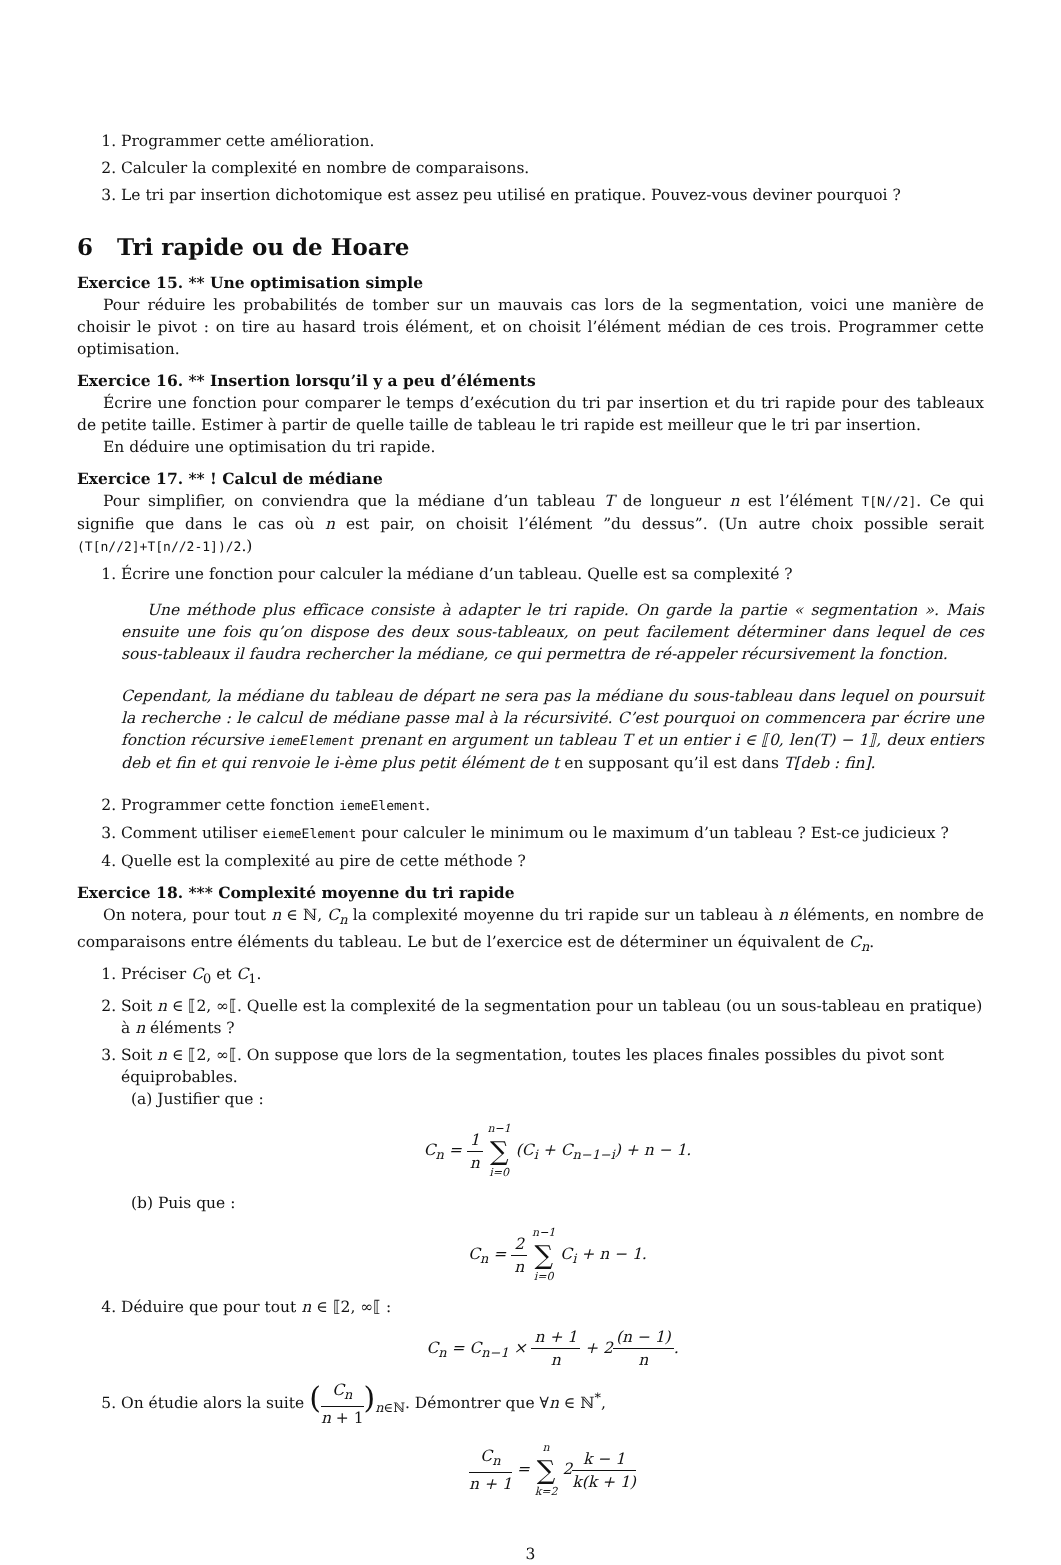1. Programmer cette amélioration.
2. Calculer la complexité en nombre de comparaisons.
3. Le tri par insertion dichotomique est assez peu utilisé en pratique. Pouvez-vous deviner pourquoi ?
6 Tri rapide ou de Hoare
Exercice 15. ** Une optimisation simple
Pour réduire les probabilités de tomber sur un mauvais cas lors de la segmentation, voici une manière de choisir le pivot : on tire au hasard trois élément, et on choisit l’élément médian de ces trois. Programmer cette optimisation.
Exercice 16. ** Insertion lorsqu’il y a peu d’éléments
Écrire une fonction pour comparer le temps d’exécution du tri par insertion et du tri rapide pour des tableaux de petite taille. Estimer à partir de quelle taille de tableau le tri rapide est meilleur que le tri par insertion.
En déduire une optimisation du tri rapide.
Exercice 17. ** ! Calcul de médiane
Pour simplifier, on conviendra que la médiane d’un tableau T de longueur n est l’élément T[N//2]. Ce qui signifie que dans le cas où n est pair, on choisit l’élément ”du dessus”. (Un autre choix possible serait (T[n//2]+T[n//2-1])/2.)
1. Écrire une fonction pour calculer la médiane d’un tableau. Quelle est sa complexité ?
Une méthode plus efficace consiste à adapter le tri rapide. On garde la partie « segmentation ». Mais ensuite une fois qu’on dispose des deux sous-tableaux, on peut facilement déterminer dans lequel de ces sous-tableaux il faudra rechercher la médiane, ce qui permettra de ré-appeler récursivement la fonction.
Cependant, la médiane du tableau de départ ne sera pas la médiane du sous-tableau dans lequel on poursuit la recherche : le calcul de médiane passe mal à la récursivité. C’est pourquoi on commencera par écrire une fonction récursive iemeElement prenant en argument un tableau T et un entier i ∈ ⟦0, len(T) − 1⟧, deux entiers deb et fin et qui renvoie le i-ème plus petit élément de t en supposant qu’il est dans T[deb : fin].
2. Programmer cette fonction iemeElement.
3. Comment utiliser eiemeElement pour calculer le minimum ou le maximum d’un tableau ? Est-ce judicieux ?
4. Quelle est la complexité au pire de cette méthode ?
Exercice 18. *** Complexité moyenne du tri rapide
On notera, pour tout n ∈ ℕ, C<sub>n</sub> la complexité moyenne du tri rapide sur un tableau à n éléments, en nombre de comparaisons entre éléments du tableau. Le but de l’exercice est de déterminer un équivalent de C<sub>n</sub>.
1. Préciser C<sub>0</sub> et C<sub>1</sub>.
2. Soit n ∈ ⟦2, ∞⟦. Quelle est la complexité de la segmentation pour un tableau (ou un sous-tableau en pratique) à n éléments ?
3. Soit n ∈ ⟦2, ∞⟦. On suppose que lors de la segmentation, toutes les places finales possibles du pivot sont équiprobables.
(a) Justifier que :
C<sub>n</sub> = 1 n n−1 ∑ i=0 (C<sub>i</sub> + C<sub>n−1−i</sub>) + n − 1.
(b) Puis que :
C<sub>n</sub> = 2 n n−1 ∑ i=0 C<sub>i</sub> + n − 1.
4. Déduire que pour tout n ∈ ⟦2, ∞⟦ :
C<sub>n</sub> = C<sub>n−1</sub> × n + 1 n + 2(n − 1) n.
5. On étudie alors la suite (C<sub>n</sub> n + 1)<sub>n∈ℕ</sub>. Démontrer que ∀n ∈ ℕ<sup>*</sup>,
C<sub>n</sub> n + 1 = n ∑ k=2 2k − 1 k(k + 1)
3